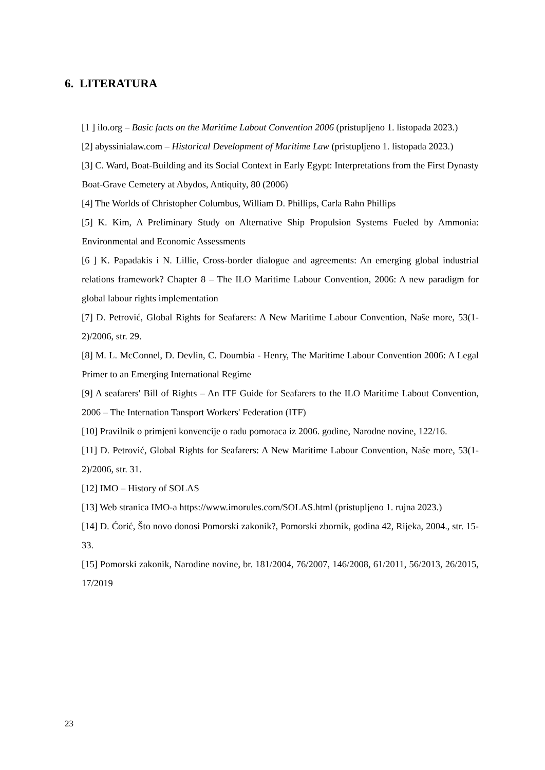6. LITERATURA
[1 ] ilo.org – Basic facts on the Maritime Labout Convention 2006 (pristupljeno 1. listopada 2023.)
[2] abyssinialaw.com – Historical Development of Maritime Law (pristupljeno 1. listopada 2023.)
[3] C. Ward, Boat-Building and its Social Context in Early Egypt: Interpretations from the First Dynasty Boat-Grave Cemetery at Abydos, Antiquity, 80 (2006)
[4] The Worlds of Christopher Columbus, William D. Phillips, Carla Rahn Phillips
[5] K. Kim, A Preliminary Study on Alternative Ship Propulsion Systems Fueled by Ammonia: Environmental and Economic Assessments
[6 ] K. Papadakis i N. Lillie, Cross-border dialogue and agreements: An emerging global industrial relations framework? Chapter 8 – The ILO Maritime Labour Convention, 2006: A new paradigm for global labour rights implementation
[7] D. Petrović, Global Rights for Seafarers: A New Maritime Labour Convention, Naše more, 53(1-2)/2006, str. 29.
[8] M. L. McConnel, D. Devlin, C. Doumbia - Henry, The Maritime Labour Convention 2006: A Legal Primer to an Emerging International Regime
[9] A seafarers' Bill of Rights – An ITF Guide for Seafarers to the ILO Maritime Labout Convention, 2006 – The Internation Tansport Workers' Federation (ITF)
[10] Pravilnik o primjeni konvencije o radu pomoraca iz 2006. godine, Narodne novine, 122/16.
[11] D. Petrović, Global Rights for Seafarers: A New Maritime Labour Convention, Naše more, 53(1-2)/2006, str. 31.
[12] IMO – History of SOLAS
[13] Web stranica IMO-a https://www.imorules.com/SOLAS.html (pristupljeno 1. rujna 2023.)
[14] D. Ćorić, Što novo donosi Pomorski zakonik?, Pomorski zbornik, godina 42, Rijeka, 2004., str. 15-33.
[15] Pomorski zakonik, Narodine novine, br. 181/2004, 76/2007, 146/2008, 61/2011, 56/2013, 26/2015, 17/2019
23